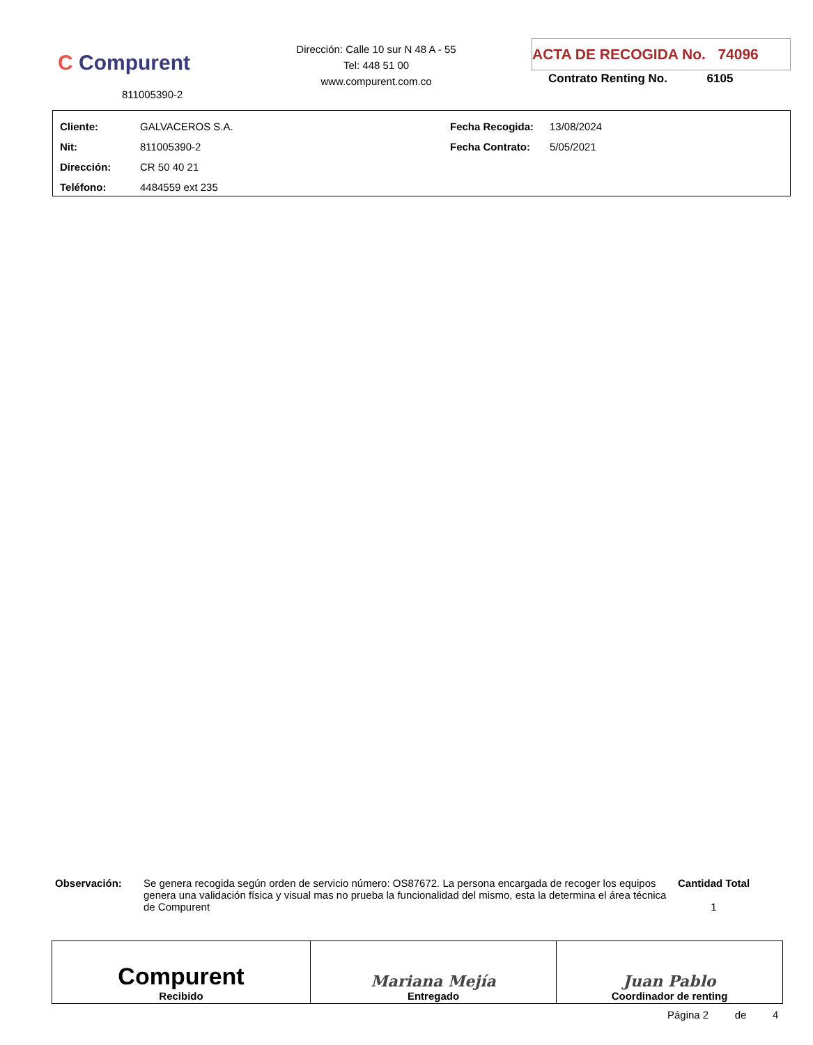C Compurent
811005390-2
Dirección: Calle 10 sur N 48 A - 55
Tel: 448 51 00
www.compurent.com.co
ACTA DE RECOGIDA No. 74096
Contrato Renting No. 6105
| Cliente: | GALVACEROS S.A. | Fecha Recogida: | 13/08/2024 |
| Nit: | 811005390-2 | Fecha Contrato: | 5/05/2021 |
| Dirección: | CR 50 40 21 | | |
| Teléfono: | 4484559 ext 235 | | |
| Observación: | Se genera recogida según orden de servicio número: OS87672. La persona encargada de recoger los equipos genera una validación física y visual mas no prueba la funcionalidad del mismo, esta la determina el área técnica de Compurent | Cantidad Total 1 |
| Compurent Recibido | Mariana Mejía Entregado | Juan Pablo Coordinador de renting |
Página 2 de 4